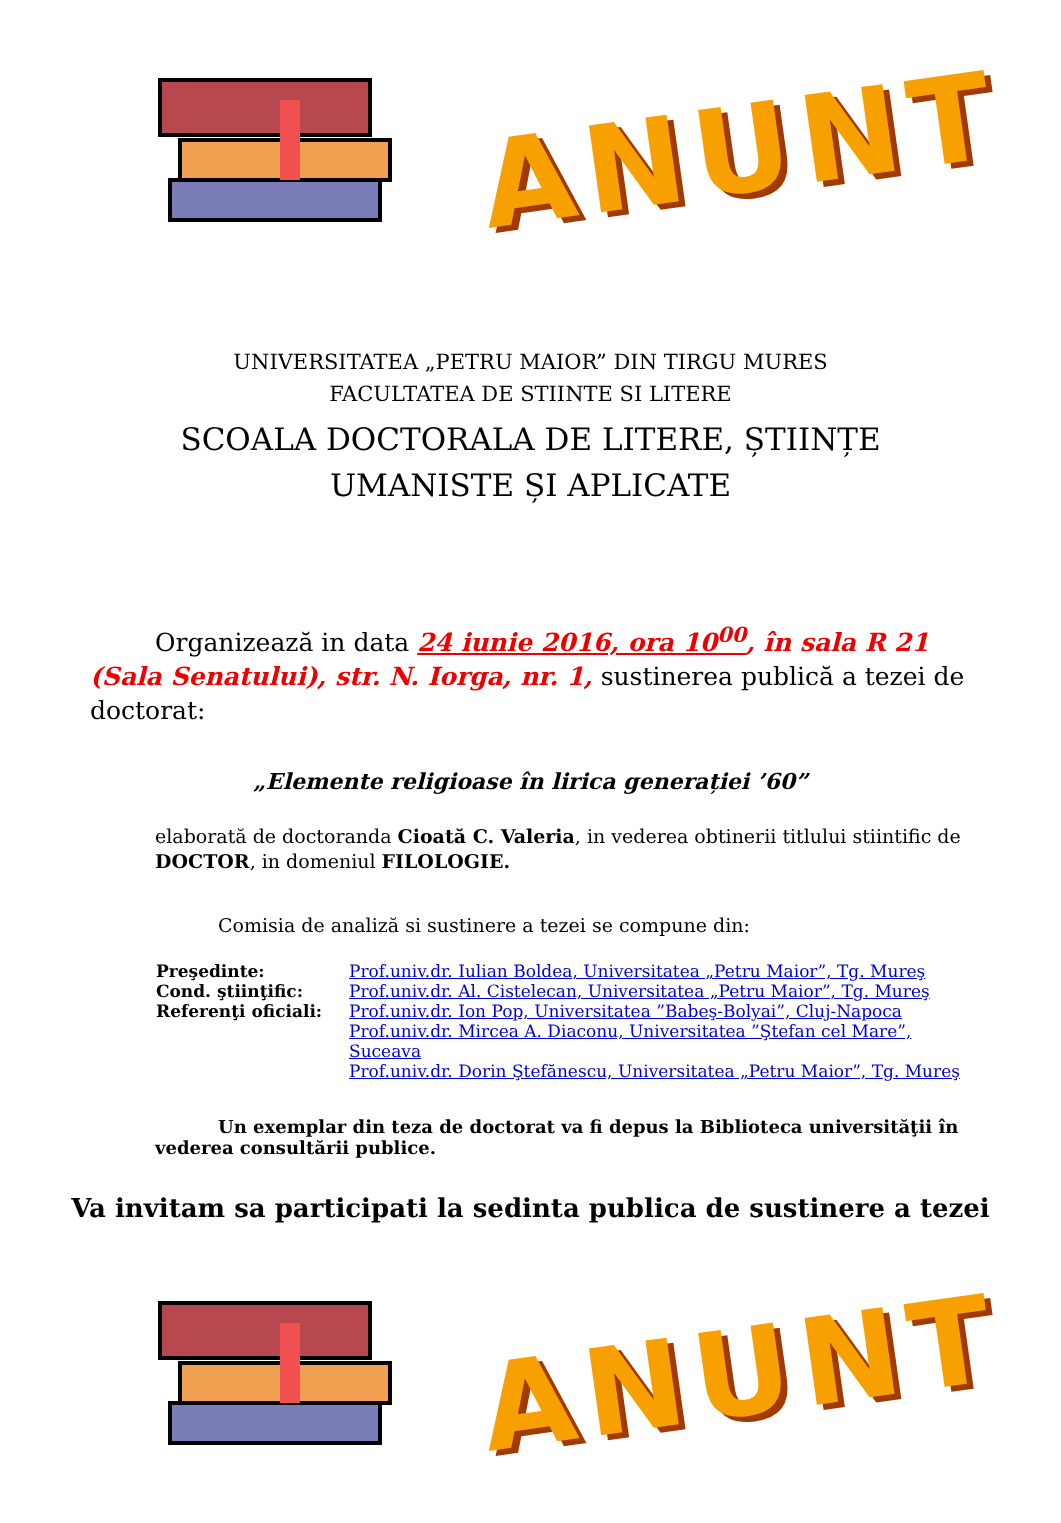ANUNT
UNIVERSITATEA „PETRU MAIOR” DIN TIRGU MURES
FACULTATEA DE STIINTE SI LITERE
SCOALA DOCTORALA DE LITERE, ȘTIINȚE
UMANISTE ȘI APLICATE
Organizează in data 24 iunie 2016, ora 10<sup>00</sup>, în sala R 21 (Sala Senatului), str. N. Iorga, nr. 1, sustinerea publică a tezei de doctorat:
„Elemente religioase în lirica generației ’60”
elaborată de doctoranda Cioată C. Valeria, in vederea obtinerii titlului stiintific de DOCTOR, in domeniul FILOLOGIE.
Comisia de analiză si sustinere a tezei se compune din:
| Preşedinte: | Prof.univ.dr. Iulian Boldea, Universitatea „Petru Maior”, Tg. Mureş |
| Cond. ştiinţific: | Prof.univ.dr. Al. Cistelecan, Universitatea „Petru Maior”, Tg. Mureş |
| Referenţi oficiali: | Prof.univ.dr. Ion Pop, Universitatea ”Babeş-Bolyai”, Cluj-Napoca |
| | Prof.univ.dr. Mircea A. Diaconu, Universitatea ”Ştefan cel Mare”, Suceava |
| | Prof.univ.dr. Dorin Ştefănescu, Universitatea „Petru Maior”, Tg. Mureş |
Un exemplar din teza de doctorat va fi depus la Biblioteca universităţii în vederea consultării publice.
Va invitam sa participati la sedinta publica de sustinere a tezei
ANUNT